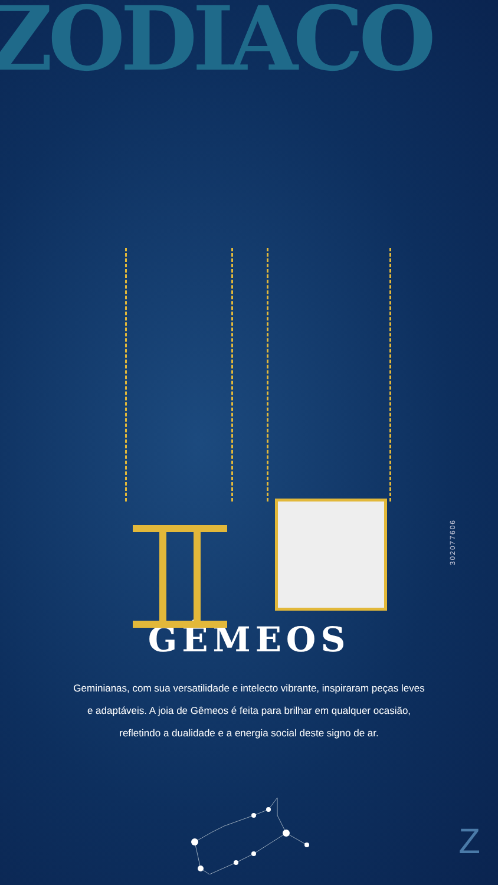ZODIACO
302077606
GÊMEOS
Geminianas, com sua versatilidade e intelecto vibrante, inspiraram peças leves e adaptáveis. A joia de Gêmeos é feita para brilhar em qualquer ocasião, refletindo a dualidade e a energia social deste signo de ar.
Z